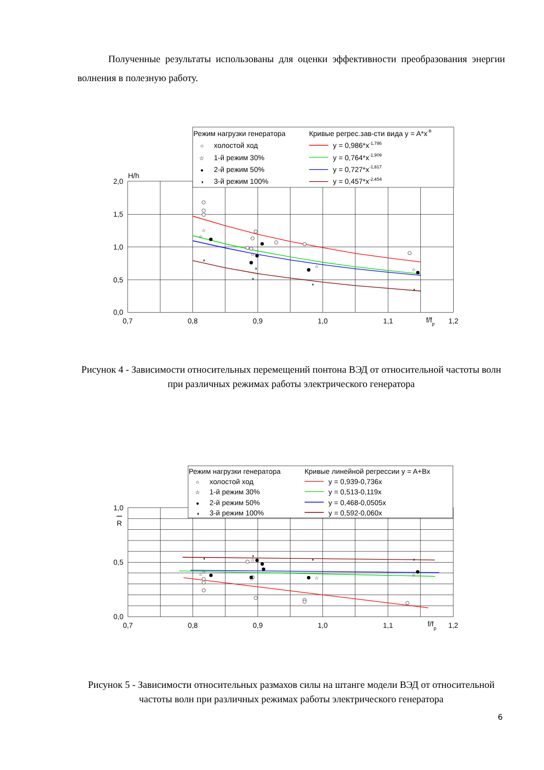Полученные результаты использованы для оценки эффективности преобразования энергии волнения в полезную работу.
☆
☆
☆
☆
☆
◑
◑
◑
◑
◑
2,0
1,5
1,0
0,5
0,0
H/h
0,7
0,8
0,9
1,0
1,1
f/fp
1,2
Режим нагрузки генератора
Кривые регрес.зав-сти вида y = A*x-B
○
холостой ход
☆
1-й режим 30%
●
2-й режим 50%
◑
3-й режим 100%
y = 0,986*x-1,786
y = 0,764*x-1,909
y = 0,727*x-1,817
y = 0,457*x-2,454
Рисунок 4 - Зависимости относительных перемещений понтона ВЭД от относительной частоты волн при различных режимах работы электрического генератора
☆
☆
☆
☆
☆
☆
◑
◑
◑
◑
1,0
R
0,5
0,0
0,7
0,8
0,9
1,0
1,1
f/fp
1,2
Режим нагрузки генератора
Кривые линейной регрессии y = A+Bx
○
холостой ход
☆
1-й режим 30%
●
2-й режим 50%
◑
3-й режим 100%
y = 0,939-0,736x
y = 0,513-0,119x
y = 0,468-0,0505x
y = 0,592-0,060x
Рисунок 5 - Зависимости относительных размахов силы на штанге модели ВЭД от относительной частоты волн при различных режимах работы электрического генератора
6